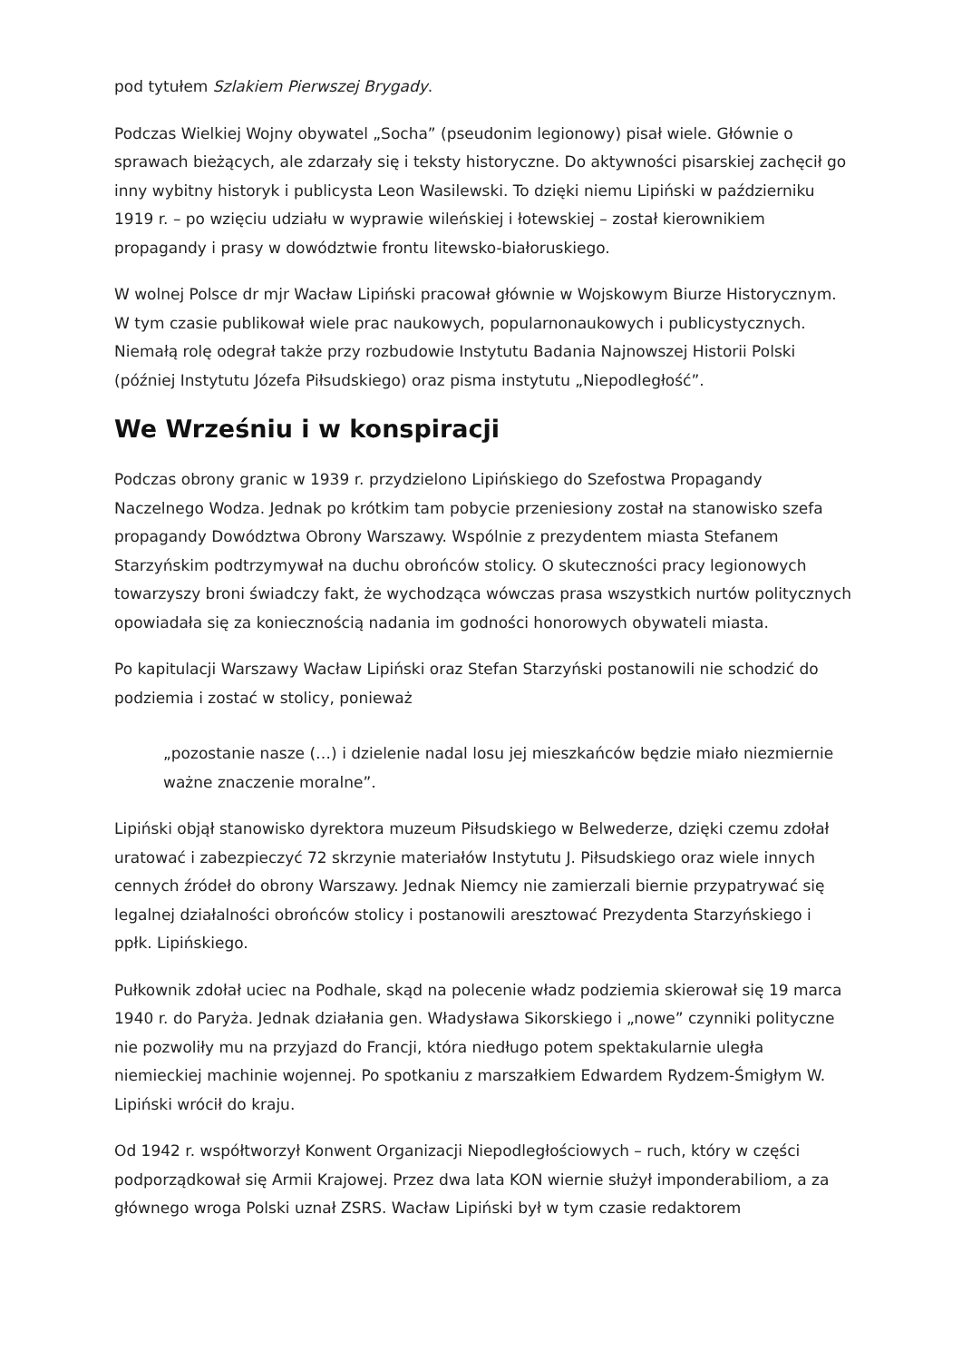pod tytułem Szlakiem Pierwszej Brygady.
Podczas Wielkiej Wojny obywatel „Socha” (pseudonim legionowy) pisał wiele. Głównie o sprawach bieżących, ale zdarzały się i teksty historyczne. Do aktywności pisarskiej zachęcił go inny wybitny historyk i publicysta Leon Wasilewski. To dzięki niemu Lipiński w październiku 1919 r. – po wzięciu udziału w wyprawie wileńskiej i łotewskiej – został kierownikiem propagandy i prasy w dowództwie frontu litewsko-białoruskiego.
W wolnej Polsce dr mjr Wacław Lipiński pracował głównie w Wojskowym Biurze Historycznym. W tym czasie publikował wiele prac naukowych, popularnonaukowych i publicystycznych. Niemałą rolę odegrał także przy rozbudowie Instytutu Badania Najnowszej Historii Polski (później Instytutu Józefa Piłsudskiego) oraz pisma instytutu „Niepodległość”.
We Wrześniu i w konspiracji
Podczas obrony granic w 1939 r. przydzielono Lipińskiego do Szefostwa Propagandy Naczelnego Wodza. Jednak po krótkim tam pobycie przeniesiony został na stanowisko szefa propagandy Dowództwa Obrony Warszawy. Wspólnie z prezydentem miasta Stefanem Starzyńskim podtrzymywał na duchu obrońców stolicy. O skuteczności pracy legionowych towarzyszy broni świadczy fakt, że wychodząca wówczas prasa wszystkich nurtów politycznych opowiadała się za koniecznością nadania im godności honorowych obywateli miasta.
Po kapitulacji Warszawy Wacław Lipiński oraz Stefan Starzyński postanowili nie schodzić do podziemia i zostać w stolicy, ponieważ
„pozostanie nasze (…) i dzielenie nadal losu jej mieszkańców będzie miało niezmiernie ważne znaczenie moralne”.
Lipiński objął stanowisko dyrektora muzeum Piłsudskiego w Belwederze, dzięki czemu zdołał uratować i zabezpieczyć 72 skrzynie materiałów Instytutu J. Piłsudskiego oraz wiele innych cennych źródeł do obrony Warszawy. Jednak Niemcy nie zamierzali biernie przypatrywać się legalnej działalności obrońców stolicy i postanowili aresztować Prezydenta Starzyńskiego i ppłk. Lipińskiego.
Pułkownik zdołał uciec na Podhale, skąd na polecenie władz podziemia skierował się 19 marca 1940 r. do Paryża. Jednak działania gen. Władysława Sikorskiego i „nowe” czynniki polityczne nie pozwoliły mu na przyjazd do Francji, która niedługo potem spektakularnie uległa niemieckiej machinie wojennej. Po spotkaniu z marszałkiem Edwardem Rydzem-Śmigłym W. Lipiński wrócił do kraju.
Od 1942 r. współtworzył Konwent Organizacji Niepodległościowych – ruch, który w części podporządkował się Armii Krajowej. Przez dwa lata KON wiernie służył imponderabiliom, a za głównego wroga Polski uznał ZSRS. Wacław Lipiński był w tym czasie redaktorem